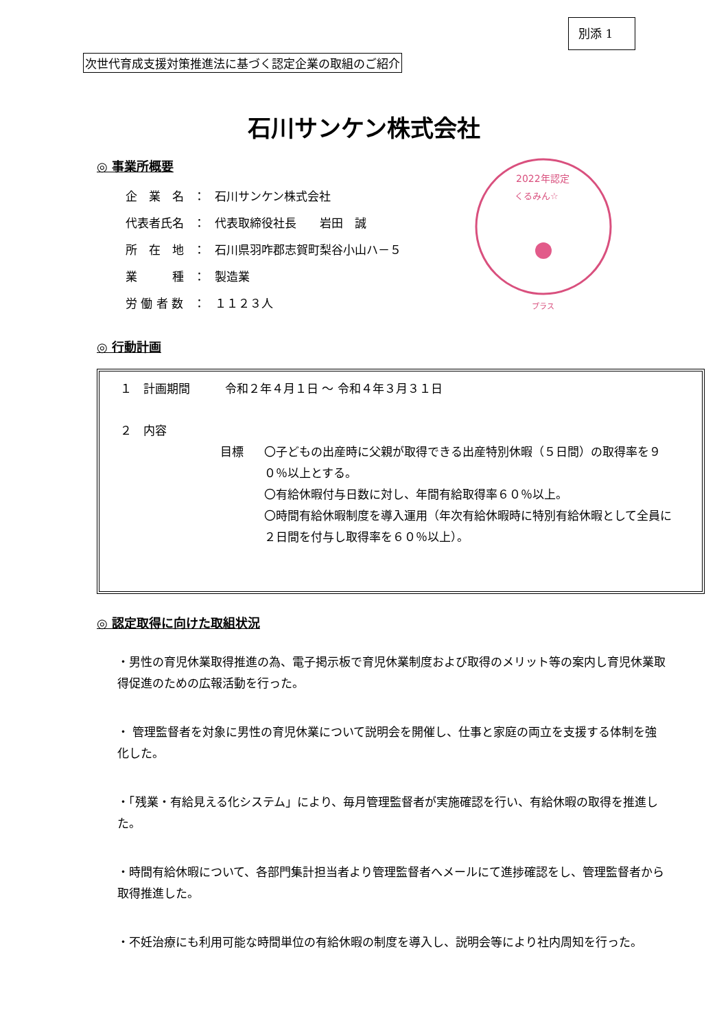別添 1
次世代育成支援対策推進法に基づく認定企業の取組のご紹介
石川サンケン株式会社
2022年認定
くるみん☆
プラス
◎ 事業所概要
| 企 業 名 | ： | 石川サンケン株式会社 |
| 代表者氏名 | ： | 代表取締役社長 岩田 誠 |
| 所 在 地 | ： | 石川県羽咋郡志賀町梨谷小山ハ－５ |
| 業 種 | ： | 製造業 |
| 労 働 者 数 | ： | １１２３人 |
◎ 行動計画
１　計画期間　　　令和２年４月１日 ～ 令和４年３月３１日
２　内容
目標 〇子どもの出産時に父親が取得できる出産特別休暇（５日間）の取得率を９０％以上とする。
〇有給休暇付与日数に対し、年間有給取得率６０％以上。
〇時間有給休暇制度を導入運用（年次有給休暇時に特別有給休暇として全員に２日間を付与し取得率を６０％以上）。
◎ 認定取得に向けた取組状況
・男性の育児休業取得推進の為、電子掲示板で育児休業制度および取得のメリット等の案内し育児休業取得促進のための広報活動を行った。
・ 管理監督者を対象に男性の育児休業について説明会を開催し、仕事と家庭の両立を支援する体制を強化した。
・「残業・有給見える化システム」により、毎月管理監督者が実施確認を行い、有給休暇の取得を推進した。
・時間有給休暇について、各部門集計担当者より管理監督者へメールにて進捗確認をし、管理監督者から取得推進した。
・不妊治療にも利用可能な時間単位の有給休暇の制度を導入し、説明会等により社内周知を行った。